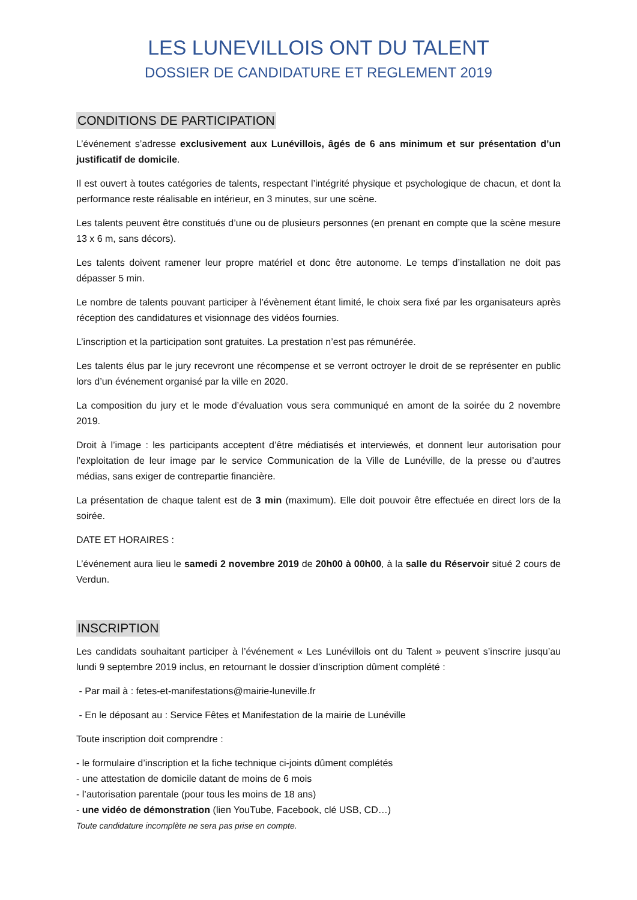LES LUNEVILLOIS ONT DU TALENT
DOSSIER DE CANDIDATURE ET REGLEMENT 2019
CONDITIONS DE PARTICIPATION
L’événement s’adresse exclusivement aux Lunévillois, âgés de 6 ans minimum et sur présentation d’un justificatif de domicile.
Il est ouvert à toutes catégories de talents, respectant l’intégrité physique et psychologique de chacun, et dont la performance reste réalisable en intérieur, en 3 minutes, sur une scène.
Les talents peuvent être constitués d’une ou de plusieurs personnes (en prenant en compte que la scène mesure 13 x 6 m, sans décors).
Les talents doivent ramener leur propre matériel et donc être autonome. Le temps d’installation ne doit pas dépasser 5 min.
Le nombre de talents pouvant participer à l’évènement étant limité, le choix sera fixé par les organisateurs après réception des candidatures et visionnage des vidéos fournies.
L’inscription et la participation sont gratuites. La prestation n’est pas rémunérée.
Les talents élus par le jury recevront une récompense et se verront octroyer le droit de se représenter en public lors d’un événement organisé par la ville en 2020.
La composition du jury et le mode d’évaluation vous sera communiqué en amont de la soirée du 2 novembre 2019.
Droit à l’image : les participants acceptent d’être médiatisés et interviewés, et donnent leur autorisation pour l’exploitation de leur image par le service Communication de la Ville de Lunéville, de la presse ou d’autres médias, sans exiger de contrepartie financière.
La présentation de chaque talent est de 3 min (maximum). Elle doit pouvoir être effectuée en direct lors de la soirée.
DATE ET HORAIRES :
L’événement aura lieu le samedi 2 novembre 2019 de 20h00 à 00h00, à la salle du Réservoir situé 2 cours de Verdun.
INSCRIPTION
Les candidats souhaitant participer à l’événement « Les Lunévillois ont du Talent » peuvent s’inscrire jusqu’au lundi 9 septembre 2019 inclus, en retournant le dossier d’inscription dûment complété :
- Par mail à : fetes-et-manifestations@mairie-luneville.fr
- En le déposant au : Service Fêtes et Manifestation de la mairie de Lunéville
Toute inscription doit comprendre :
- le formulaire d’inscription et la fiche technique ci-joints dûment complétés
- une attestation de domicile datant de moins de 6 mois
- l’autorisation parentale (pour tous les moins de 18 ans)
- une vidéo de démonstration (lien YouTube, Facebook, clé USB, CD…)
Toute candidature incomplète ne sera pas prise en compte.